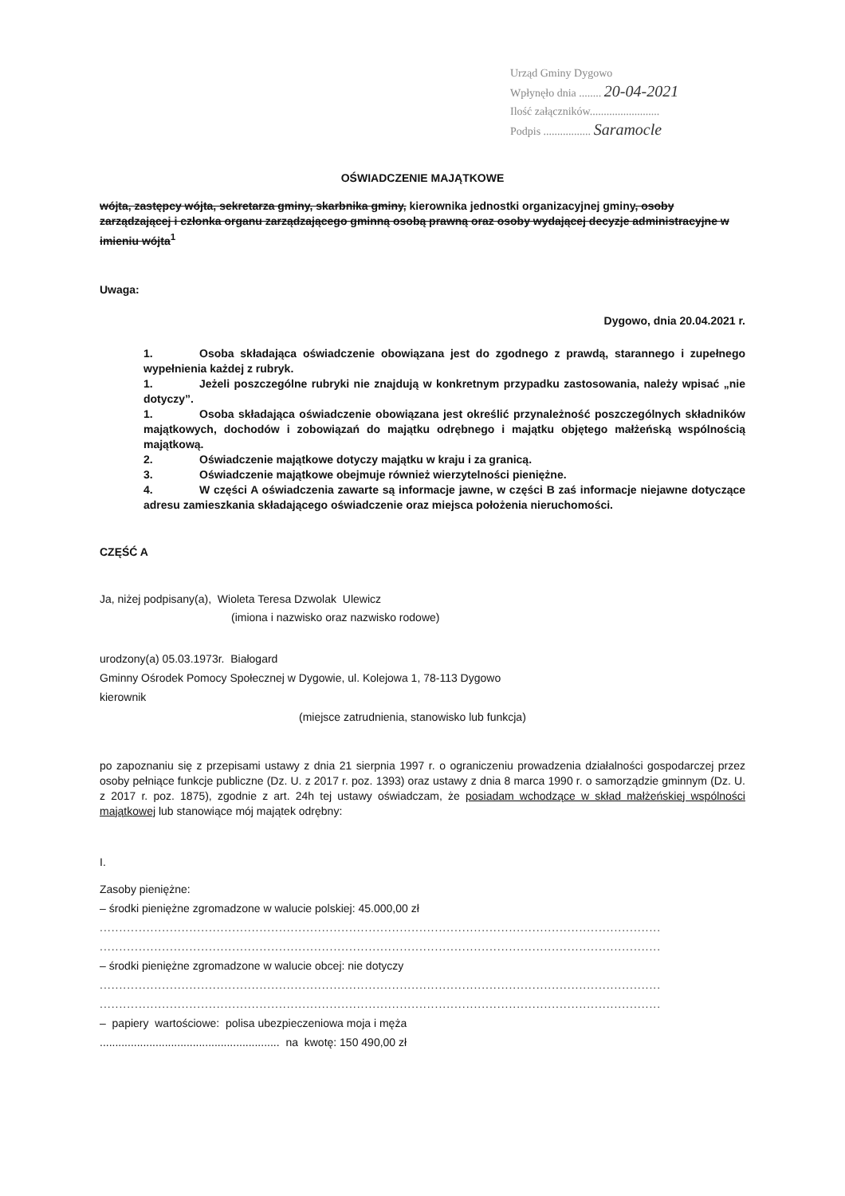Urząd Gminy Dygowo
Wpłynęło dnia ........ 20-04-2021
Ilość załączników.........................
Podpis ................. Saramocle
OŚWIADCZENIE MAJĄTKOWE
wójta, zastępcy wójta, sekretarza gminy, skarbnika gminy, kierownika jednostki organizacyjnej gminy, osoby zarządzającej i członka organu zarządzającego gminną osobą prawną oraz osoby wydającej decyzje administracyjne w imieniu wójta<sup>1</sup>
Uwaga:
Dygowo, dnia 20.04.2021 r.
1. Osoba składająca oświadczenie obowiązana jest do zgodnego z prawdą, starannego i zupełnego wypełnienia każdej z rubryk.
1. Jeżeli poszczególne rubryki nie znajdują w konkretnym przypadku zastosowania, należy wpisać „nie dotyczy”.
1. Osoba składająca oświadczenie obowiązana jest określić przynależność poszczególnych składników majątkowych, dochodów i zobowiązań do majątku odrębnego i majątku objętego małżeńską wspólnością majątkową.
2. Oświadczenie majątkowe dotyczy majątku w kraju i za granicą.
3. Oświadczenie majątkowe obejmuje również wierzytelności pieniężne.
4. W części A oświadczenia zawarte są informacje jawne, w części B zaś informacje niejawne dotyczące adresu zamieszkania składającego oświadczenie oraz miejsca położenia nieruchomości.
CZĘŚĆ A
Ja, niżej podpisany(a), Wioleta Teresa Dzwolak Ulewicz
(imiona i nazwisko oraz nazwisko rodowe)
urodzony(a) 05.03.1973r. Białogard
Gminny Ośrodek Pomocy Społecznej w Dygowie, ul. Kolejowa 1, 78-113 Dygowo
kierownik
(miejsce zatrudnienia, stanowisko lub funkcja)
po zapoznaniu się z przepisami ustawy z dnia 21 sierpnia 1997 r. o ograniczeniu prowadzenia działalności gospodarczej przez osoby pełniące funkcje publiczne (Dz. U. z 2017 r. poz. 1393) oraz ustawy z dnia 8 marca 1990 r. o samorządzie gminnym (Dz. U. z 2017 r. poz. 1875), zgodnie z art. 24h tej ustawy oświadczam, że posiadam wchodzące w skład małżeńskiej wspólności majątkowej lub stanowiące mój majątek odrębny:
I.
Zasoby pieniężne:
– środki pieniężne zgromadzone w walucie polskiej: 45.000,00 zł
................................................................................................................................................................................
................................................................................................................................................................................
– środki pieniężne zgromadzone w walucie obcej: nie dotyczy
................................................................................................................................................................................
................................................................................................................................................................................
– papiery wartościowe: polisa ubezpieczeniowa moja i męża
.......................................................... na kwotę: 150 490,00 zł